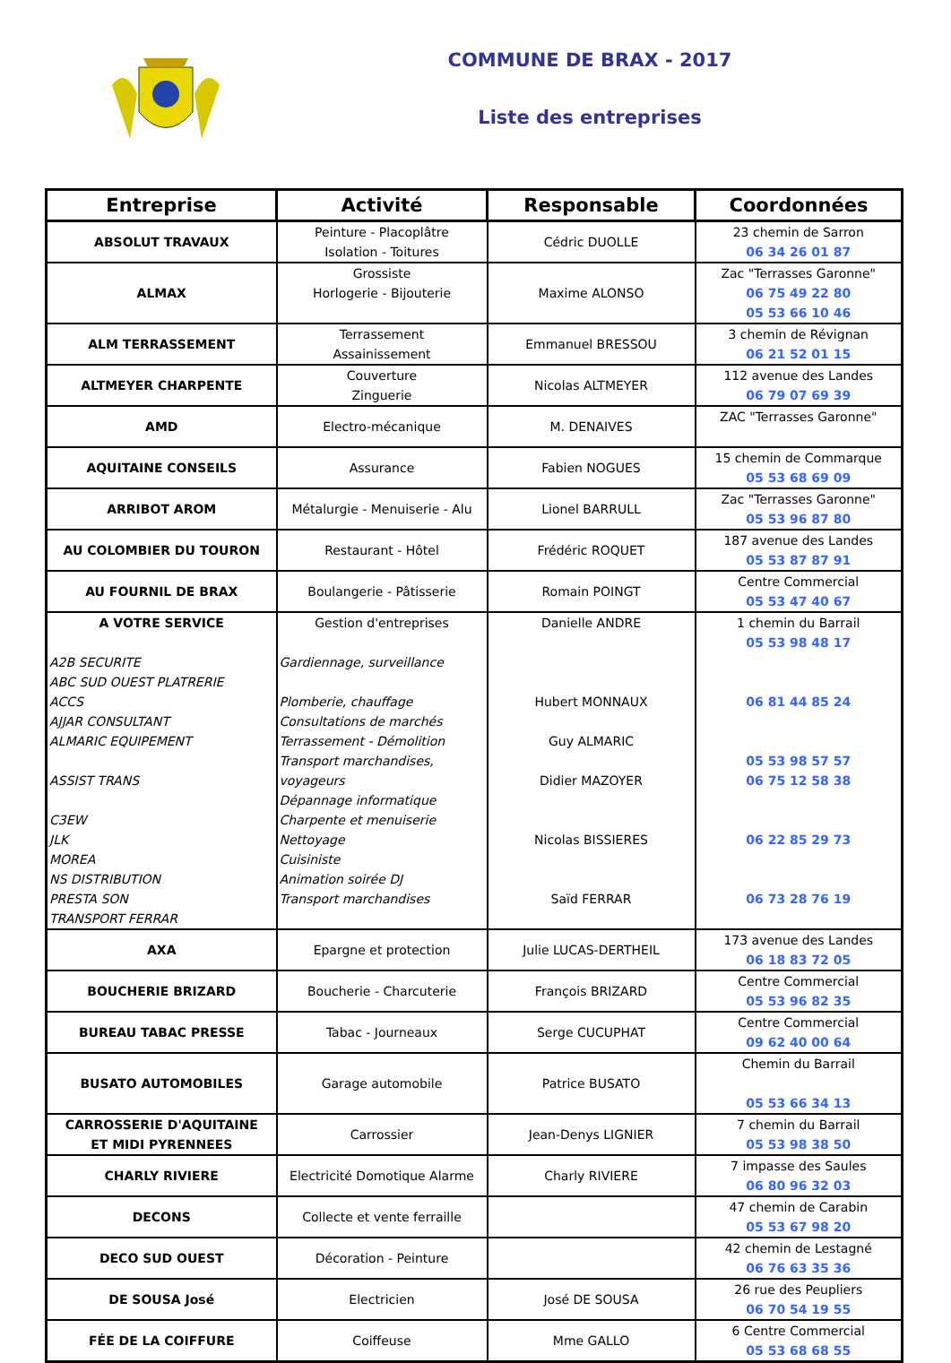COMMUNE DE BRAX - 2017
Liste des entreprises
| Entreprise | Activité | Responsable | Coordonnées |
| --- | --- | --- | --- |
| ABSOLUT TRAVAUX | Peinture - Placoplâtre Isolation - Toitures | Cédric DUOLLE | 23 chemin de Sarron 06 34 26 01 87 |
| ALMAX | Grossiste Horlogerie - Bijouterie | Maxime ALONSO | Zac "Terrasses Garonne" 06 75 49 22 80 05 53 66 10 46 |
| ALM TERRASSEMENT | Terrassement Assainissement | Emmanuel BRESSOU | 3 chemin de Révignan 06 21 52 01 15 |
| ALTMEYER CHARPENTE | Couverture Zinguerie | Nicolas ALTMEYER | 112 avenue des Landes 06 79 07 69 39 |
| AMD | Electro-mécanique | M. DENAIVES | ZAC "Terrasses Garonne" |
| AQUITAINE CONSEILS | Assurance | Fabien NOGUES | 15 chemin de Commarque 05 53 68 69 09 |
| ARRIBOT AROM | Métalurgie - Menuiserie - Alu | Lionel BARRULL | Zac "Terrasses Garonne" 05 53 96 87 80 |
| AU COLOMBIER DU TOURON | Restaurant - Hôtel | Frédéric ROQUET | 187 avenue des Landes 05 53 87 87 91 |
| AU FOURNIL DE BRAX | Boulangerie - Pâtisserie | Romain POINGT | Centre Commercial 05 53 47 40 67 |
| A VOTRE SERVICE A2B SECURITE ABC SUD OUEST PLATRERIE ACCS AJJAR CONSULTANT ALMARIC EQUIPEMENT ASSIST TRANS C3EW JLK MOREA NS DISTRIBUTION PRESTA SON TRANSPORT FERRAR | Gestion d'entreprises Gardiennage, surveillance Plomberie, chauffage Consultations de marchés Terrassement - Démolition Transport marchandises, voyageurs Dépannage informatique Charpente et menuiserie Nettoyage Cuisiniste Animation soirée DJ Transport marchandises | Danielle ANDRE Hubert MONNAUX Guy ALMARIC Didier MAZOYER Nicolas BISSIERES Saïd FERRAR | 1 chemin du Barrail 05 53 98 48 17 06 81 44 85 24 05 53 98 57 57 06 75 12 58 38 06 22 85 29 73 06 73 28 76 19 |
| AXA | Epargne et protection | Julie LUCAS-DERTHEIL | 173 avenue des Landes 06 18 83 72 05 |
| BOUCHERIE BRIZARD | Boucherie - Charcuterie | François BRIZARD | Centre Commercial 05 53 96 82 35 |
| BUREAU TABAC PRESSE | Tabac - Journeaux | Serge CUCUPHAT | Centre Commercial 09 62 40 00 64 |
| BUSATO AUTOMOBILES | Garage automobile | Patrice BUSATO | Chemin du Barrail 05 53 66 34 13 |
| CARROSSERIE D'AQUITAINE ET MIDI PYRENNEES | Carrossier | Jean-Denys LIGNIER | 7 chemin du Barrail 05 53 98 38 50 |
| CHARLY RIVIERE | Electricité Domotique Alarme | Charly RIVIERE | 7 impasse des Saules 06 80 96 32 03 |
| DECONS | Collecte et vente ferraille | | 47 chemin de Carabin 05 53 67 98 20 |
| DECO SUD OUEST | Décoration - Peinture | | 42 chemin de Lestagné 06 76 63 35 36 |
| DE SOUSA José | Electricien | José DE SOUSA | 26 rue des Peupliers 06 70 54 19 55 |
| FÉE DE LA COIFFURE | Coiffeuse | Mme GALLO | 6 Centre Commercial 05 53 68 68 55 |